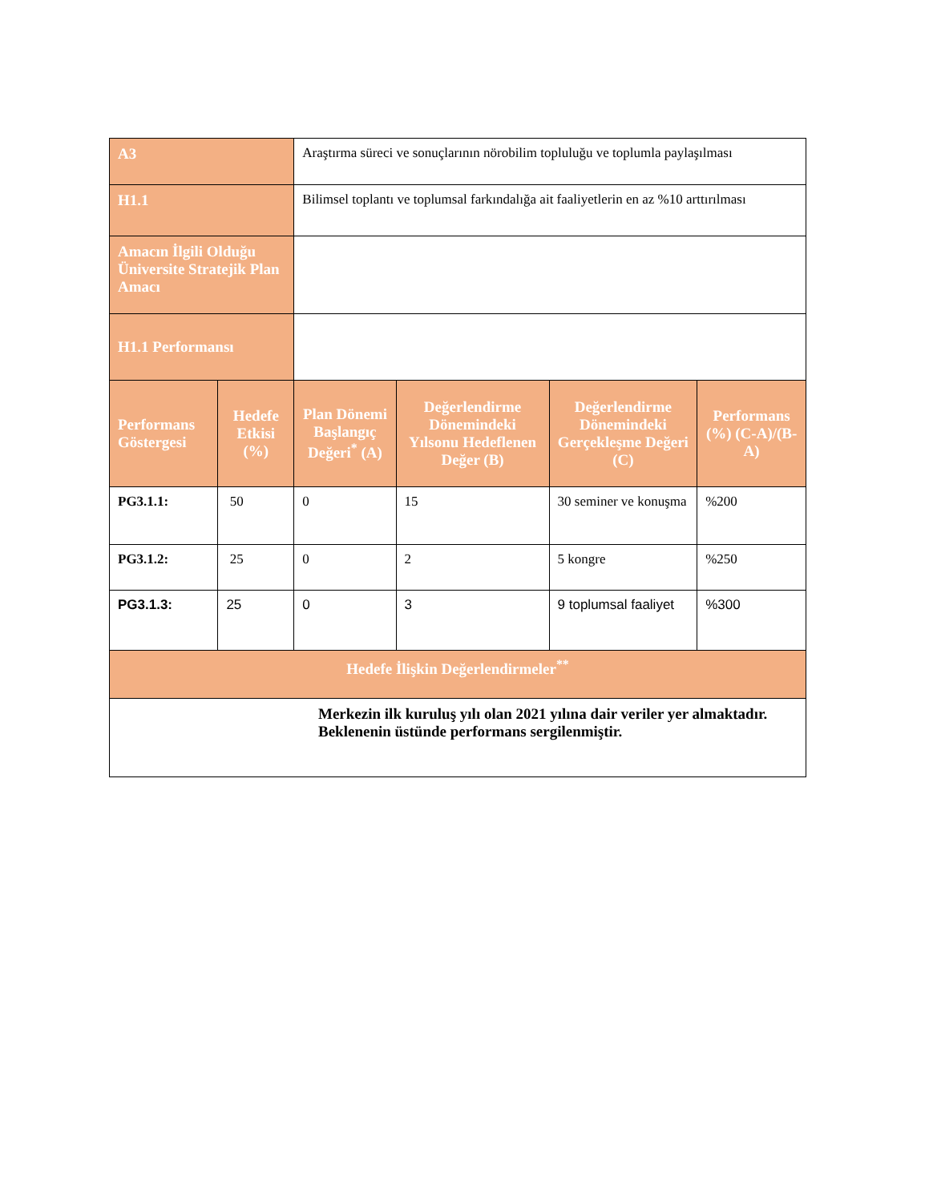| A3 | | Araştırma süreci ve sonuçlarının nörobilim topluluğu ve toplumla paylaşılması | | | |
| H1.1 | | Bilimsel toplantı ve toplumsal farkındalığa ait faaliyetlerin en az %10 arttırılması | | | |
| Amacın İlgili Olduğu Üniversite Stratejik Plan Amacı | | | | | |
| H1.1 Performansı | | | | | |
| Performans Göstergesi | Hedefe Etkisi (%) | Plan Dönemi Başlangıç Değeri<sup>*</sup> (A) | Değerlendirme Dönemindeki Yılsonu Hedeflenen Değer (B) | Değerlendirme Dönemindeki Gerçekleşme Değeri (C) | Performans (%) (C-A)/(B-A) |
| PG3.1.1: | 50 | 0 | 15 | 30 seminer ve konuşma | %200 |
| PG3.1.2: | 25 | 0 | 2 | 5 kongre | %250 |
| PG3.1.3: | 25 | 0 | 3 | 9 toplumsal faaliyet | %300 |
| Hedefe İlişkin Değerlendirmeler<sup>**</sup> | | | | | |
| Merkezin ilk kuruluş yılı olan 2021 yılına dair veriler yer almaktadır. Beklenenin üstünde performans sergilenmiştir. | | | | | |